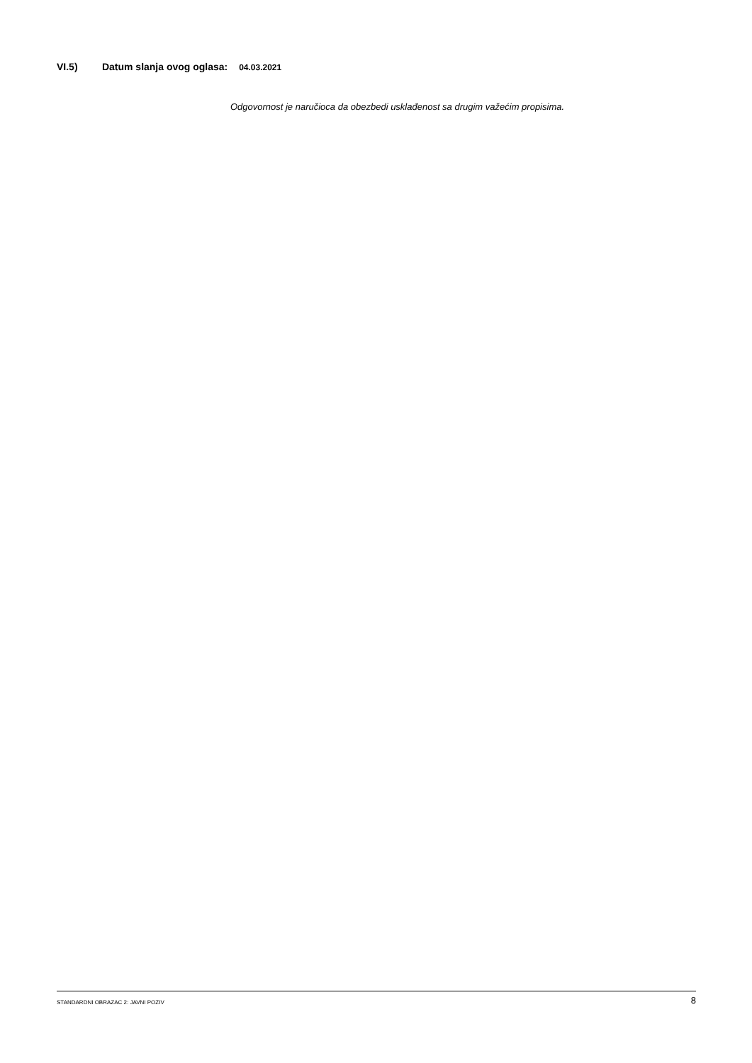VI.5) Datum slanja ovog oglasa: 04.03.2021
Odgovornost je naručioca da obezbedi usklađenost sa drugim važećim propisima.
STANDARDNI OBRAZAC 2: JAVNI POZIV 8